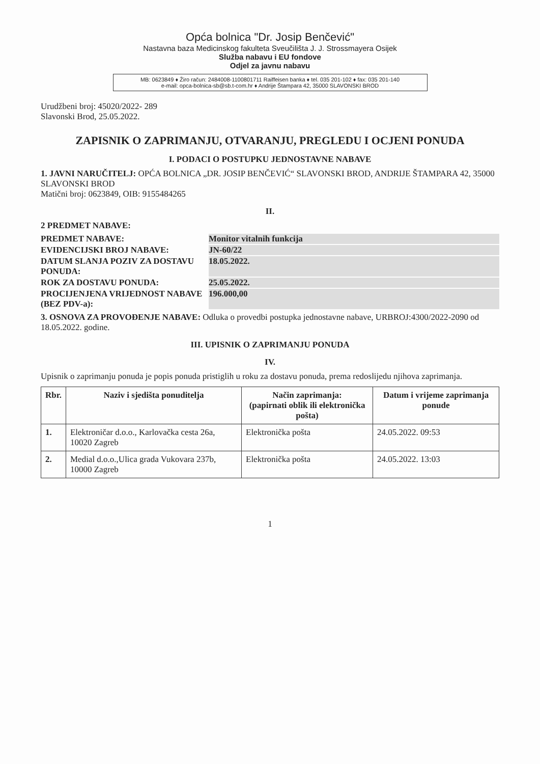Opća bolnica "Dr. Josip Benčević"
Nastavna baza Medicinskog fakulteta Sveučilišta J. J. Strossmayera Osijek
Služba nabavu i EU fondove
Odjel za javnu nabavu
MB: 0623849 ♦ Žiro račun: 2484008-1100801711 Raiffeisen banka ♦ tel. 035 201-102 ♦ fax: 035 201-140
e-mail: opca-bolnica-sb@sb.t-com.hr ♦ Andrije Štampara 42, 35000 SLAVONSKI BROD
Urudžbeni broj: 45020/2022- 289
Slavonski Brod, 25.05.2022.
ZAPISNIK O ZAPRIMANJU, OTVARANJU, PREGLEDU I OCJENI PONUDA
I. PODACI O POSTUPKU JEDNOSTAVNE NABAVE
1. JAVNI NARUČITELJ: OPĆA BOLNICA „DR. JOSIP BENČEVIĆ“ SLAVONSKI BROD, ANDRIJE ŠTAMPARA 42, 35000 SLAVONSKI BROD
Matični broj: 0623849, OIB: 9155484265
II.
2 PREDMET NABAVE:
PREDMET NABAVE: Monitor vitalnih funkcija EVIDENCIJSKI BROJ NABAVE: JN-60/22 DATUM SLANJA POZIV ZA DOSTAVU PONUDA: 18.05.2022. ROK ZA DOSTAVU PONUDA: 25.05.2022. PROCIJENJENA VRIJEDNOST NABAVE (BEZ PDV-a): 196.000,00
3. OSNOVA ZA PROVOĐENJE NABAVE: Odluka o provedbi postupka jednostavne nabave, URBROJ:4300/2022-2090 od 18.05.2022. godine.
III. UPISNIK O ZAPRIMANJU PONUDA
IV.
Upisnik o zaprimanju ponuda je popis ponuda pristiglih u roku za dostavu ponuda, prema redoslijedu njihova zaprimanja.
| Rbr. | Naziv i sjedišta ponuditelja | Način zaprimanja: (papirnati oblik ili elektronička pošta) | Datum i vrijeme zaprimanja ponude |
| --- | --- | --- | --- |
| 1. | Elektroničar d.o.o., Karlovačka cesta 26a, 10020 Zagreb | Elektronička pošta | 24.05.2022. 09:53 |
| 2. | Medial d.o.o.,Ulica grada Vukovara 237b, 10000 Zagreb | Elektronička pošta | 24.05.2022. 13:03 |
1